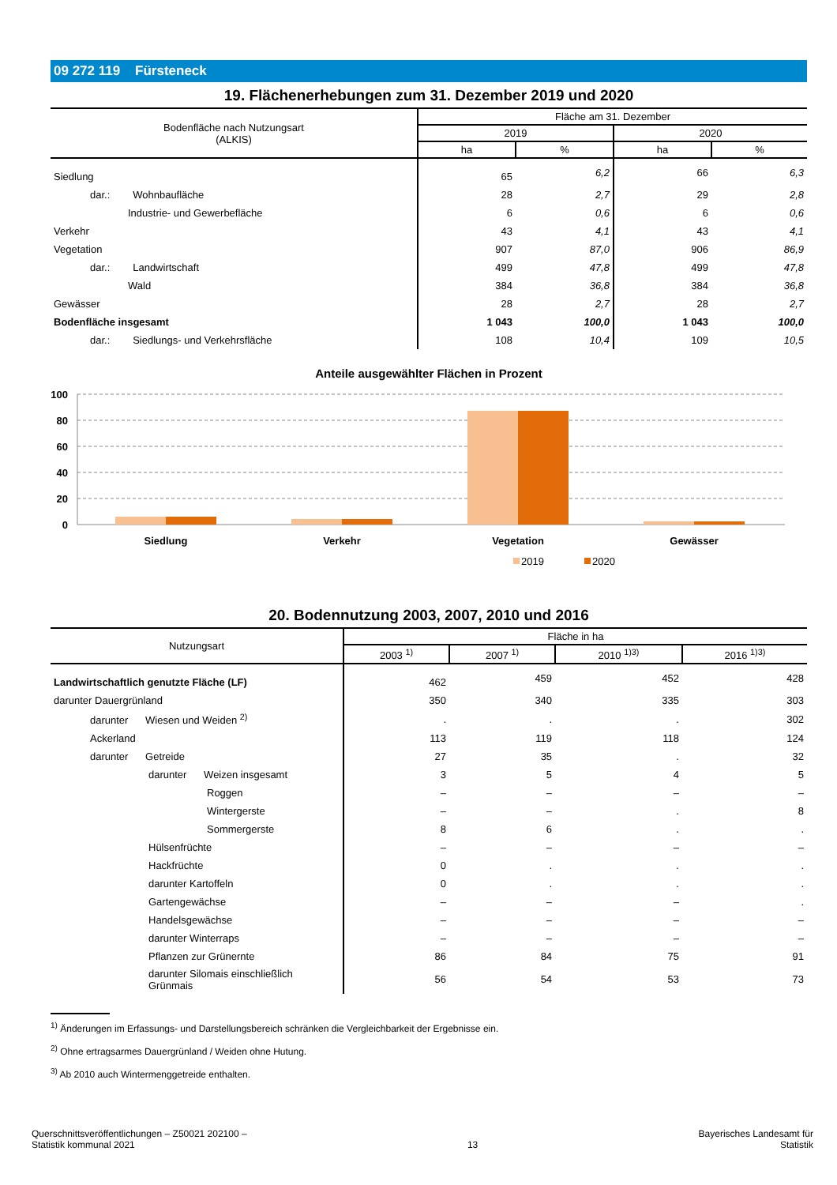09 272 119 Fürsteneck
19. Flächenerhebungen zum 31. Dezember 2019 und 2020
| Bodenfläche nach Nutzungsart (ALKIS) | Fläche am 31. Dezember | | | |
| --- | --- | --- | --- | --- |
| | 2019 | | 2020 | |
| | ha | % | ha | % |
| Siedlung | 65 | 6,2 | 66 | 6,3 |
| dar.: Wohnbaufläche | 28 | 2,7 | 29 | 2,8 |
| Industrie- und Gewerbefläche | 6 | 0,6 | 6 | 0,6 |
| Verkehr | 43 | 4,1 | 43 | 4,1 |
| Vegetation | 907 | 87,0 | 906 | 86,9 |
| dar.: Landwirtschaft | 499 | 47,8 | 499 | 47,8 |
| Wald | 384 | 36,8 | 384 | 36,8 |
| Gewässer | 28 | 2,7 | 28 | 2,7 |
| Bodenfläche insgesamt | 1 043 | 100,0 | 1 043 | 100,0 |
| dar.: Siedlungs- und Verkehrsfläche | 108 | 10,4 | 109 | 10,5 |
Anteile ausgewählter Flächen in Prozent
100
80
60
40
20
0
Siedlung
Verkehr
Vegetation
Gewässer
2019
2020
20. Bodennutzung 2003, 2007, 2010 und 2016
| Nutzungsart | Fläche in ha | | | |
| --- | --- | --- | --- | --- |
| | 2003 <sup>1)</sup> | 2007 <sup>1)</sup> | 2010 <sup>1)3)</sup> | 2016 <sup>1)3)</sup> |
| Landwirtschaftlich genutzte Fläche (LF) | 462 | 459 | 452 | 428 |
| darunter Dauergrünland | 350 | 340 | 335 | 303 |
| darunter Wiesen und Weiden <sup>2)</sup> | . | . | . | 302 |
| Ackerland | 113 | 119 | 118 | 124 |
| darunter Getreide | 27 | 35 | . | 32 |
| darunter Weizen insgesamt | 3 | 5 | 4 | 5 |
| Roggen | – | – | – | – |
| Wintergerste | – | – | . | 8 |
| Sommergerste | 8 | 6 | . | . |
| Hülsenfrüchte | – | – | – | – |
| Hackfrüchte | 0 | . | . | . |
| darunter Kartoffeln | 0 | . | . | . |
| Gartengewächse | – | – | – | . |
| Handelsgewächse | – | – | – | – |
| darunter Winterraps | – | – | – | – |
| Pflanzen zur Grünernte | 86 | 84 | 75 | 91 |
| darunter Silomais einschließlich Grünmais | 56 | 54 | 53 | 73 |
<sup>1)</sup> Änderungen im Erfassungs- und Darstellungsbereich schränken die Vergleichbarkeit der Ergebnisse ein.
<sup>2)</sup> Ohne ertragsarmes Dauergrünland / Weiden ohne Hutung.
<sup>3)</sup> Ab 2010 auch Wintermenggetreide enthalten.
Querschnittsveröffentlichungen – Z50021 202100 –
Statistik kommunal 2021
13
Bayerisches Landesamt für
Statistik